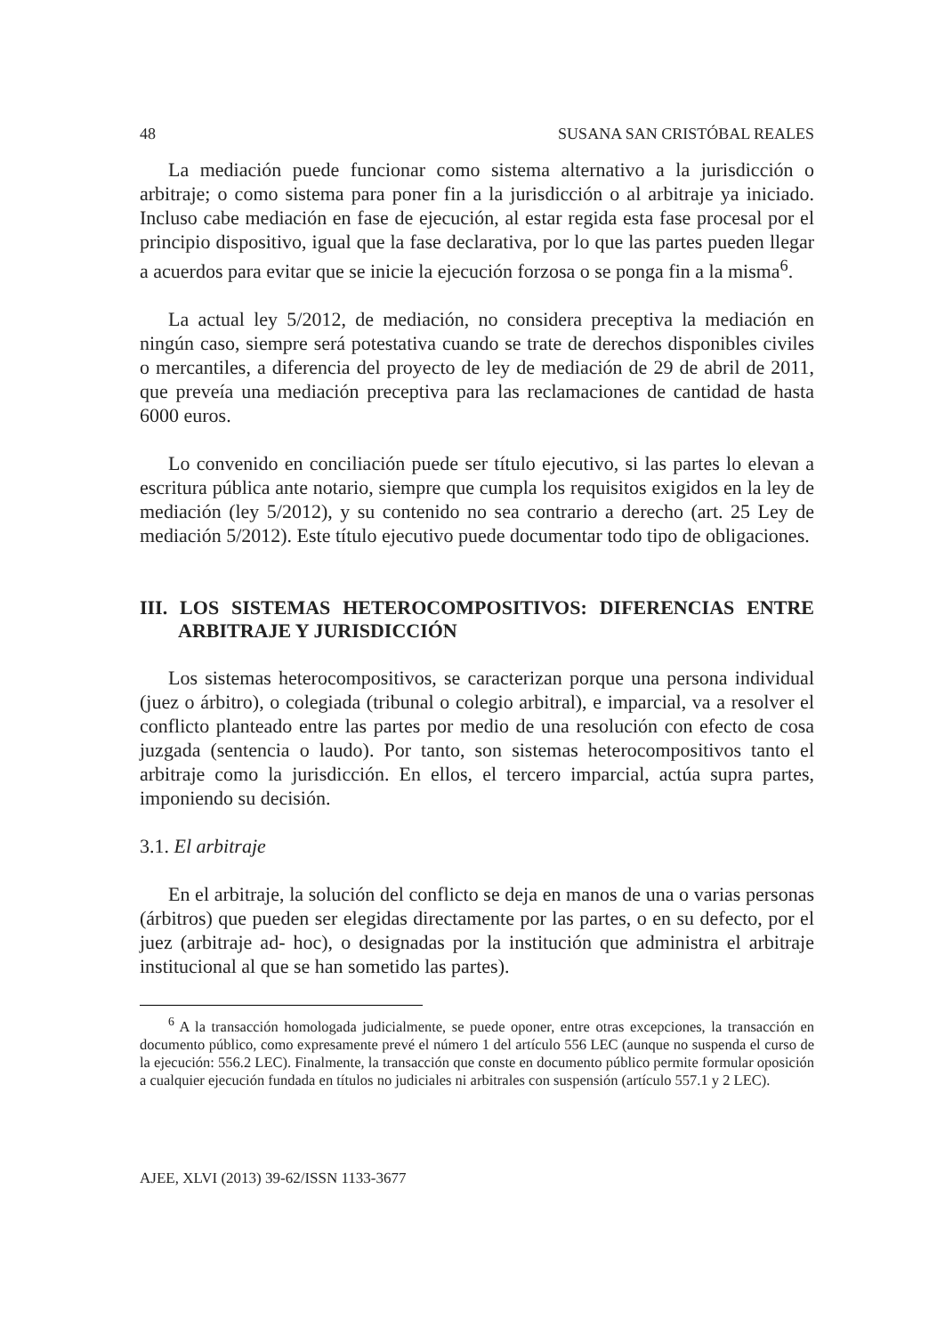48 SUSANA SAN CRISTÓBAL REALES
La mediación puede funcionar como sistema alternativo a la jurisdicción o arbitraje; o como sistema para poner fin a la jurisdicción o al arbitraje ya iniciado. Incluso cabe mediación en fase de ejecución, al estar regida esta fase procesal por el principio dispositivo, igual que la fase declarativa, por lo que las partes pueden llegar a acuerdos para evitar que se inicie la ejecución forzosa o se ponga fin a la misma<sup>6</sup>.
La actual ley 5/2012, de mediación, no considera preceptiva la mediación en ningún caso, siempre será potestativa cuando se trate de derechos disponibles civiles o mercantiles, a diferencia del proyecto de ley de mediación de 29 de abril de 2011, que preveía una mediación preceptiva para las reclamaciones de cantidad de hasta 6000 euros.
Lo convenido en conciliación puede ser título ejecutivo, si las partes lo elevan a escritura pública ante notario, siempre que cumpla los requisitos exigidos en la ley de mediación (ley 5/2012), y su contenido no sea contrario a derecho (art. 25 Ley de mediación 5/2012). Este título ejecutivo puede documentar todo tipo de obligaciones.
III. LOS SISTEMAS HETEROCOMPOSITIVOS: DIFERENCIAS ENTRE ARBITRAJE Y JURISDICCIÓN
Los sistemas heterocompositivos, se caracterizan porque una persona individual (juez o árbitro), o colegiada (tribunal o colegio arbitral), e imparcial, va a resolver el conflicto planteado entre las partes por medio de una resolución con efecto de cosa juzgada (sentencia o laudo). Por tanto, son sistemas heterocompositivos tanto el arbitraje como la jurisdicción. En ellos, el tercero imparcial, actúa supra partes, imponiendo su decisión.
3.1. El arbitraje
En el arbitraje, la solución del conflicto se deja en manos de una o varias personas (árbitros) que pueden ser elegidas directamente por las partes, o en su defecto, por el juez (arbitraje ad- hoc), o designadas por la institución que administra el arbitraje institucional al que se han sometido las partes).
<sup>6</sup> A la transacción homologada judicialmente, se puede oponer, entre otras excepciones, la transacción en documento público, como expresamente prevé el número 1 del artículo 556 LEC (aunque no suspenda el curso de la ejecución: 556.2 LEC). Finalmente, la transacción que conste en documento público permite formular oposición a cualquier ejecución fundada en títulos no judiciales ni arbitrales con suspensión (artículo 557.1 y 2 LEC).
AJEE, XLVI (2013) 39-62/ISSN 1133-3677